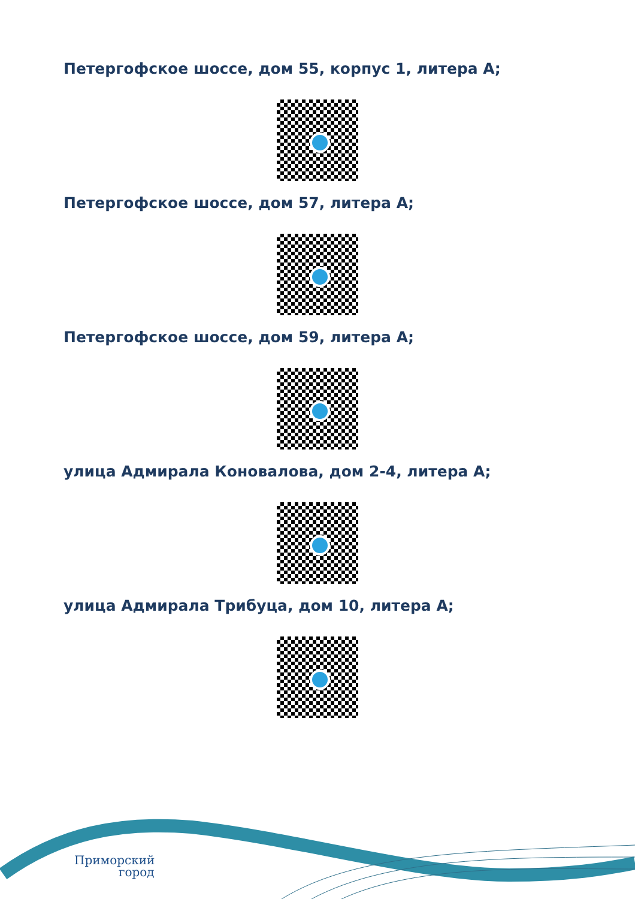Петергофское шоссе, дом 55, корпус 1, литера А;
Петергофское шоссе, дом 57, литера А;
Петергофское шоссе, дом 59, литера А;
улица Адмирала Коновалова, дом 2-4, литера А;
улица Адмирала Трибуца, дом 10, литера А;
Приморский
город